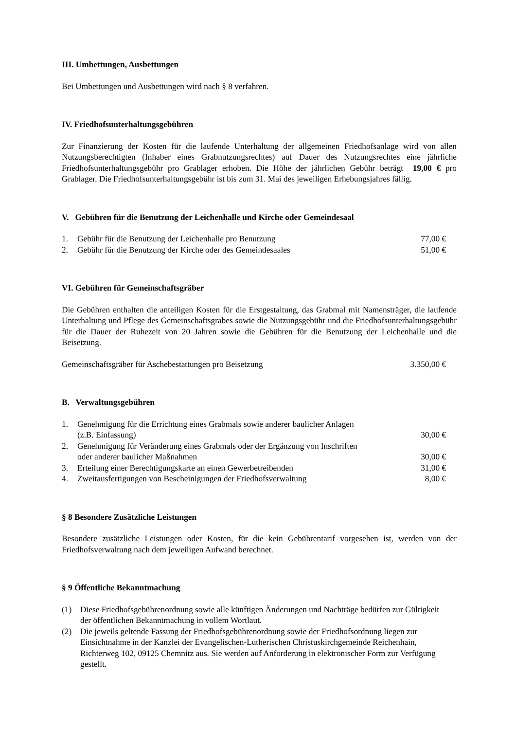III. Umbettungen, Ausbettungen
Bei Umbettungen und Ausbettungen wird nach § 8 verfahren.
IV. Friedhofsunterhaltungsgebühren
Zur Finanzierung der Kosten für die laufende Unterhaltung der allgemeinen Friedhofsanlage wird von allen Nutzungsberechtigten (Inhaber eines Grabnutzungsrechtes) auf Dauer des Nutzungsrechtes eine jährliche Friedhofsunterhaltungsgebühr pro Grablager erhoben. Die Höhe der jährlichen Gebühr beträgt 19,00 € pro Grablager. Die Friedhofsunterhaltungsgebühr ist bis zum 31. Mai des jeweiligen Erhebungsjahres fällig.
V. Gebühren für die Benutzung der Leichenhalle und Kirche oder Gemeindesaal
| 1. | Gebühr für die Benutzung der Leichenhalle pro Benutzung | 77,00 € |
| 2. | Gebühr für die Benutzung der Kirche oder des Gemeindesaales | 51,00 € |
VI. Gebühren für Gemeinschaftsgräber
Die Gebühren enthalten die anteiligen Kosten für die Erstgestaltung, das Grabmal mit Namensträger, die laufende Unterhaltung und Pflege des Gemeinschaftsgrabes sowie die Nutzungsgebühr und die Friedhofsunterhaltungsgebühr für die Dauer der Ruhezeit von 20 Jahren sowie die Gebühren für die Benutzung der Leichenhalle und die Beisetzung.
| Gemeinschaftsgräber für Aschebestattungen pro Beisetzung | 3.350,00 € |
B. Verwaltungsgebühren
| 1. | Genehmigung für die Errichtung eines Grabmals sowie anderer baulicher Anlagen (z.B. Einfassung) | 30,00 € |
| 2. | Genehmigung für Veränderung eines Grabmals oder der Ergänzung von Inschriften oder anderer baulicher Maßnahmen | 30,00 € |
| 3. | Erteilung einer Berechtigungskarte an einen Gewerbetreibenden | 31,00 € |
| 4. | Zweitausfertigungen von Bescheinigungen der Friedhofsverwaltung | 8,00 € |
§ 8 Besondere Zusätzliche Leistungen
Besondere zusätzliche Leistungen oder Kosten, für die kein Gebührentarif vorgesehen ist, werden von der Friedhofsverwaltung nach dem jeweiligen Aufwand berechnet.
§ 9 Öffentliche Bekanntmachung
| (1) | Diese Friedhofsgebührenordnung sowie alle künftigen Änderungen und Nachträge bedürfen zur Gültigkeit der öffentlichen Bekanntmachung in vollem Wortlaut. |
| (2) | Die jeweils geltende Fassung der Friedhofsgebührenordnung sowie der Friedhofsordnung liegen zur Einsichtnahme in der Kanzlei der Evangelischen-Lutherischen Christuskirchgemeinde Reichenhain, Richterweg 102, 09125 Chemnitz aus. Sie werden auf Anforderung in elektronischer Form zur Verfügung gestellt. |